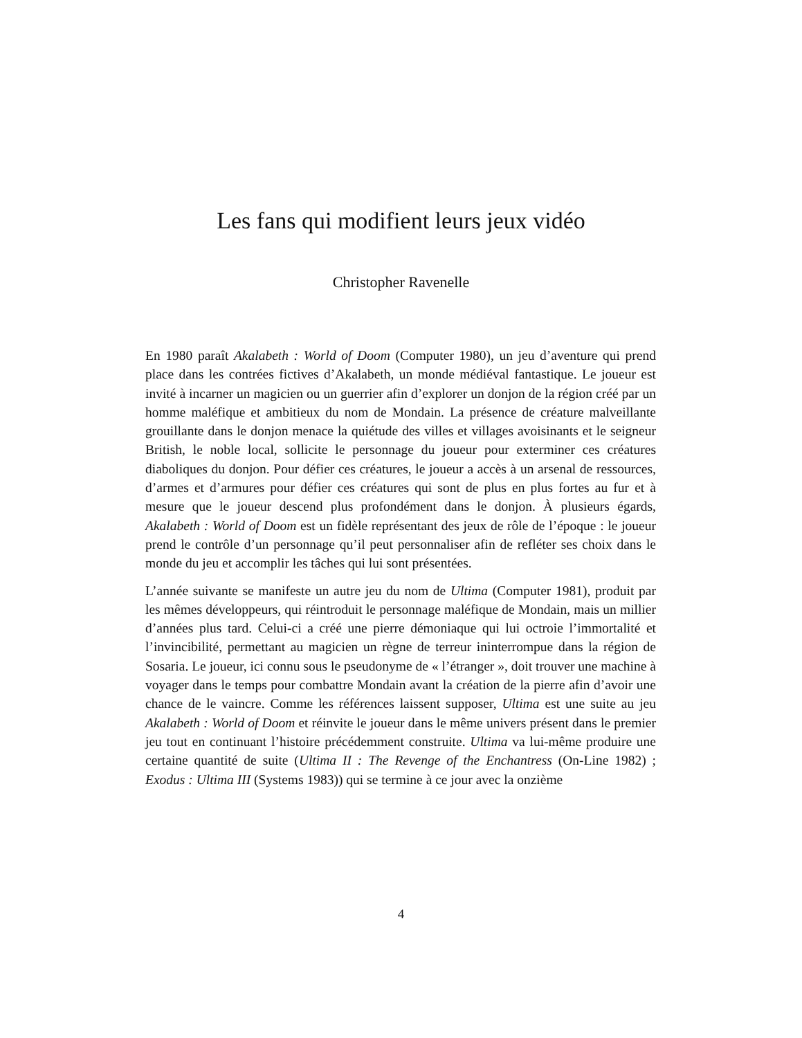Les fans qui modifient leurs jeux vidéo
Christopher Ravenelle
En 1980 paraît Akalabeth : World of Doom (Computer 1980), un jeu d’aventure qui prend place dans les contrées fictives d’Akalabeth, un monde médiéval fantastique. Le joueur est invité à incarner un magicien ou un guerrier afin d’explorer un donjon de la région créé par un homme maléfique et ambitieux du nom de Mondain. La présence de créature malveillante grouillante dans le donjon menace la quiétude des villes et villages avoisinants et le seigneur British, le noble local, sollicite le personnage du joueur pour exterminer ces créatures diaboliques du donjon. Pour défier ces créatures, le joueur a accès à un arsenal de ressources, d’armes et d’armures pour défier ces créatures qui sont de plus en plus fortes au fur et à mesure que le joueur descend plus profondément dans le donjon. À plusieurs égards, Akalabeth : World of Doom est un fidèle représentant des jeux de rôle de l’époque : le joueur prend le contrôle d’un personnage qu’il peut personnaliser afin de refléter ses choix dans le monde du jeu et accomplir les tâches qui lui sont présentées.
L’année suivante se manifeste un autre jeu du nom de Ultima (Computer 1981), produit par les mêmes développeurs, qui réintroduit le personnage maléfique de Mondain, mais un millier d’années plus tard. Celui-ci a créé une pierre démoniaque qui lui octroie l’immortalité et l’invincibilité, permettant au magicien un règne de terreur ininterrompue dans la région de Sosaria. Le joueur, ici connu sous le pseudonyme de « l’étranger », doit trouver une machine à voyager dans le temps pour combattre Mondain avant la création de la pierre afin d’avoir une chance de le vaincre. Comme les références laissent supposer, Ultima est une suite au jeu Akalabeth : World of Doom et réinvite le joueur dans le même univers présent dans le premier jeu tout en continuant l’histoire précédemment construite. Ultima va lui-même produire une certaine quantité de suite (Ultima II : The Revenge of the Enchantress (On-Line 1982) ; Exodus : Ultima III (Systems 1983)) qui se termine à ce jour avec la onzième
4